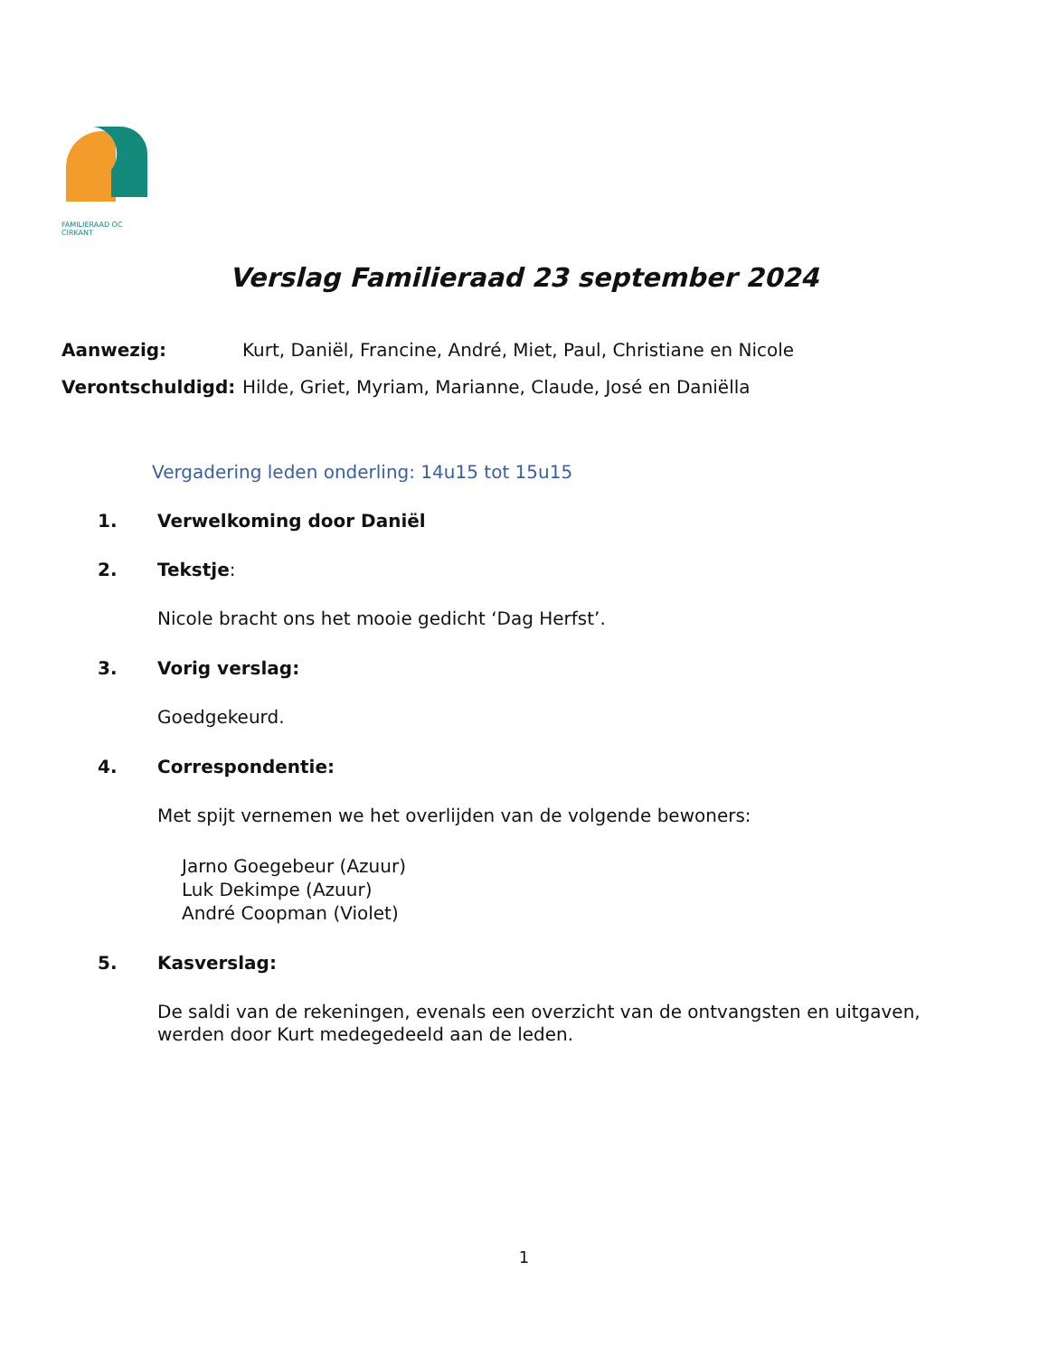FAMILIERAAD OC CIRKANT
Verslag Familieraad 23 september 2024
Aanwezig: Kurt, Daniël, Francine, André, Miet, Paul, Christiane en Nicole
Verontschuldigd: Hilde, Griet, Myriam, Marianne, Claude, José en Daniëlla
Vergadering leden onderling: 14u15 tot 15u15
1. Verwelkoming door Daniël
2. Tekstje:
Nicole bracht ons het mooie gedicht ‘Dag Herfst’.
3. Vorig verslag:
Goedgekeurd.
4. Correspondentie:
Met spijt vernemen we het overlijden van de volgende bewoners:
Jarno Goegebeur (Azuur)
Luk Dekimpe (Azuur)
André Coopman (Violet)
5. Kasverslag:
De saldi van de rekeningen, evenals een overzicht van de ontvangsten en uitgaven, werden door Kurt medegedeeld aan de leden.
1